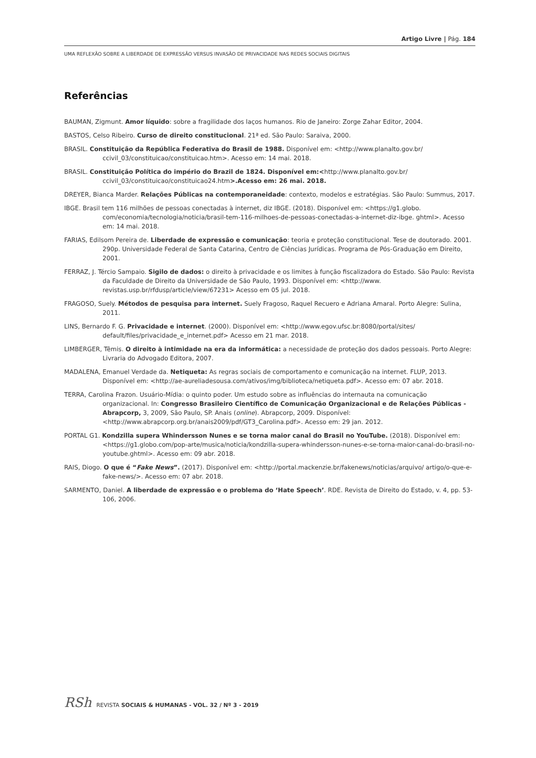Artigo Livre | Pág. 184
UMA REFLEXÃO SOBRE A LIBERDADE DE EXPRESSÃO VERSUS INVASÃO DE PRIVACIDADE NAS REDES SOCIAIS DIGITAIS
Referências
BAUMAN, Zigmunt. Amor líquido: sobre a fragilidade dos laços humanos. Rio de Janeiro: Zorge Zahar Editor, 2004.
BASTOS, Celso Ribeiro. Curso de direito constitucional. 21ª ed. São Paulo: Saraiva, 2000.
BRASIL. Constituição da República Federativa do Brasil de 1988. Disponível em: <http://www.planalto.gov.br/ ccivil_03/constituicao/constituicao.htm>. Acesso em: 14 mai. 2018.
BRASIL. Constituição Política do império do Brazil de 1824. Disponível em:<http://www.planalto.gov.br/ ccivil_03/constituicao/constituicao24.htm>.Acesso em: 26 mai. 2018.
DREYER, Bianca Marder. Relações Públicas na contemporaneidade: contexto, modelos e estratégias. São Paulo: Summus, 2017.
IBGE. Brasil tem 116 milhões de pessoas conectadas à internet, diz IBGE. (2018). Disponível em: <https://g1.globo. com/economia/tecnologia/noticia/brasil-tem-116-milhoes-de-pessoas-conectadas-a-internet-diz-ibge. ghtml>. Acesso em: 14 mai. 2018.
FARIAS, Edilsom Pereira de. Liberdade de expressão e comunicação: teoria e proteção constitucional. Tese de doutorado. 2001. 290p. Universidade Federal de Santa Catarina, Centro de Ciências Jurídicas. Programa de Pós-Graduação em Direito, 2001.
FERRAZ, J. Tércio Sampaio. Sigilo de dados: o direito à privacidade e os limites à função fiscalizadora do Estado. São Paulo: Revista da Faculdade de Direito da Universidade de São Paulo, 1993. Disponível em: <http://www. revistas.usp.br/rfdusp/article/view/67231> Acesso em 05 jul. 2018.
FRAGOSO, Suely. Métodos de pesquisa para internet. Suely Fragoso, Raquel Recuero e Adriana Amaral. Porto Alegre: Sulina, 2011.
LINS, Bernardo F. G. Privacidade e internet. (2000). Disponível em: <http://www.egov.ufsc.br:8080/portal/sites/ default/files/privacidade_e_internet.pdf> Acesso em 21 mar. 2018.
LIMBERGER, Têmis. O direito à intimidade na era da informática: a necessidade de proteção dos dados pessoais. Porto Alegre: Livraria do Advogado Editora, 2007.
MADALENA, Emanuel Verdade da. Netiqueta: As regras sociais de comportamento e comunicação na internet. FLUP, 2013. Disponível em: <http://ae-aureliadesousa.com/ativos/img/biblioteca/netiqueta.pdf>. Acesso em: 07 abr. 2018.
TERRA, Carolina Frazon. Usuário-Mídia: o quinto poder. Um estudo sobre as influências do internauta na comunicação organizacional. In: Congresso Brasileiro Científico de Comunicação Organizacional e de Relações Públicas - Abrapcorp, 3, 2009, São Paulo, SP. Anais (online). Abrapcorp, 2009. Disponível: <http://www.abrapcorp.org.br/anais2009/pdf/GT3_Carolina.pdf>. Acesso em: 29 jan. 2012.
PORTAL G1. Kondzilla supera Whindersson Nunes e se torna maior canal do Brasil no YouTube. (2018). Disponível em: <https://g1.globo.com/pop-arte/musica/noticia/kondzilla-supera-whindersson-nunes-e-se-torna-maior-canal-do-brasil-no-youtube.ghtml>. Acesso em: 09 abr. 2018.
RAIS, Diogo. O que é “Fake News”. (2017). Disponível em: <http://portal.mackenzie.br/fakenews/noticias/arquivo/ artigo/o-que-e-fake-news/>. Acesso em: 07 abr. 2018.
SARMENTO, Daniel. A liberdade de expressão e o problema do ‘Hate Speech’. RDE. Revista de Direito do Estado, v. 4, pp. 53-106, 2006.
RSh REVISTA SOCIAIS & HUMANAS - VOL. 32 / Nº 3 - 2019